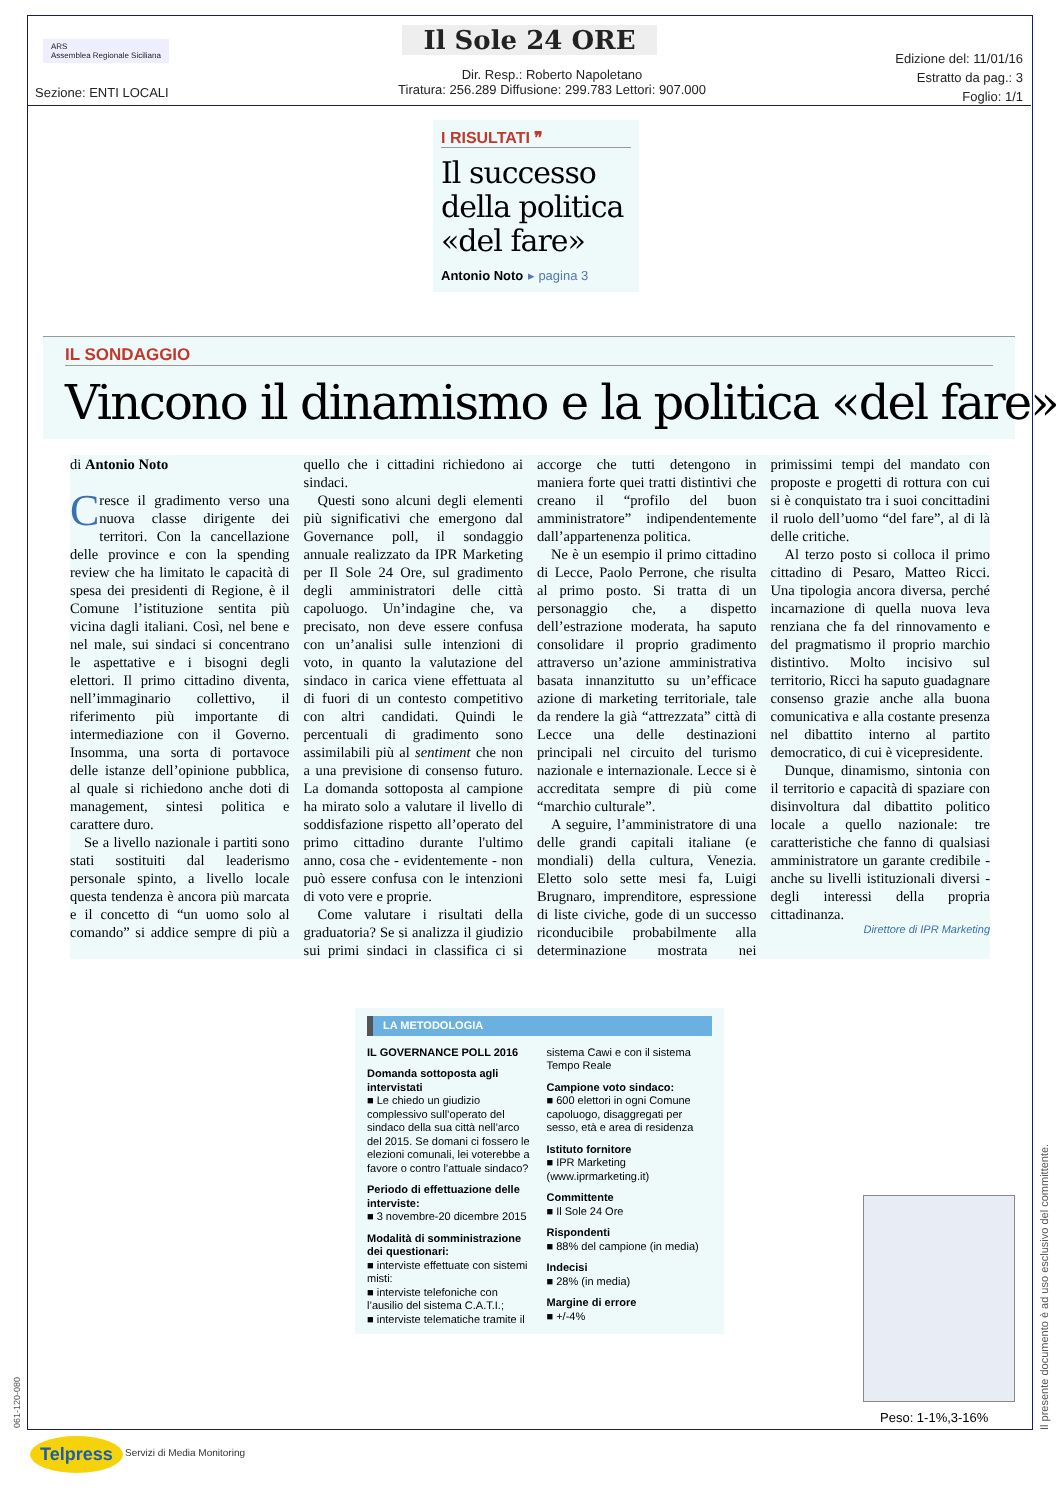ARS
Assemblea Regionale Siciliana
Il Sole 24 ORE
Sezione: ENTI LOCALI
Dir. Resp.: Roberto Napoletano
Tiratura: 256.289 Diffusione: 299.783 Lettori: 907.000
Edizione del: 11/01/16
Estratto da pag.: 3
Foglio: 1/1
I RISULTATI ❞
Il successo della politica «del fare»
Antonio Noto ▸ pagina 3
IL SONDAGGIO
Vincono il dinamismo e la politica «del fare»
di Antonio Noto
Cresce il gradimento verso una nuova classe dirigente dei territori. Con la cancellazione delle province e con la spending review che ha limitato le capacità di spesa dei presidenti di Regione, è il Comune l’istituzione sentita più vicina dagli italiani. Così, nel bene e nel male, sui sindaci si concentrano le aspettative e i bisogni degli elettori. Il primo cittadino diventa, nell’immaginario collettivo, il riferimento più importante di intermediazione con il Governo. Insomma, una sorta di portavoce delle istanze dell’opinione pubblica, al quale si richiedono anche doti di management, sintesi politica e carattere duro.
Se a livello nazionale i partiti sono stati sostituiti dal leaderismo personale spinto, a livello locale questa tendenza è ancora più marcata e il concetto di “un uomo solo al comando” si addice sempre di più a quello che i cittadini richiedono ai sindaci.
Questi sono alcuni degli elementi più significativi che emergono dal Governance poll, il sondaggio annuale realizzato da IPR Marketing per Il Sole 24 Ore, sul gradimento degli amministratori delle città capoluogo. Un’indagine che, va precisato, non deve essere confusa con un’analisi sulle intenzioni di voto, in quanto la valutazione del sindaco in carica viene effettuata al di fuori di un contesto competitivo con altri candidati. Quindi le percentuali di gradimento sono assimilabili più al sentiment che non a una previsione di consenso futuro. La domanda sottoposta al campione ha mirato solo a valutare il livello di soddisfazione rispetto all’operato del primo cittadino durante l'ultimo anno, cosa che - evidentemente - non può essere confusa con le intenzioni di voto vere e proprie.
Come valutare i risultati della graduatoria? Se si analizza il giudizio sui primi sindaci in classifica ci si accorge che tutti detengono in maniera forte quei tratti distintivi che creano il “profilo del buon amministratore” indipendentemente dall’appartenenza politica.
Ne è un esempio il primo cittadino di Lecce, Paolo Perrone, che risulta al primo posto. Si tratta di un personaggio che, a dispetto dell’estrazione moderata, ha saputo consolidare il proprio gradimento attraverso un’azione amministrativa basata innanzitutto su un’efficace azione di marketing territoriale, tale da rendere la già “attrezzata” città di Lecce una delle destinazioni principali nel circuito del turismo nazionale e internazionale. Lecce si è accreditata sempre di più come “marchio culturale”.
A seguire, l’amministratore di una delle grandi capitali italiane (e mondiali) della cultura, Venezia. Eletto solo sette mesi fa, Luigi Brugnaro, imprenditore, espressione di liste civiche, gode di un successo riconducibile probabilmente alla determinazione mostrata nei primissimi tempi del mandato con proposte e progetti di rottura con cui si è conquistato tra i suoi concittadini il ruolo dell’uomo “del fare”, al di là delle critiche.
Al terzo posto si colloca il primo cittadino di Pesaro, Matteo Ricci. Una tipologia ancora diversa, perché incarnazione di quella nuova leva renziana che fa del rinnovamento e del pragmatismo il proprio marchio distintivo. Molto incisivo sul territorio, Ricci ha saputo guadagnare consenso grazie anche alla buona comunicativa e alla costante presenza nel dibattito interno al partito democratico, di cui è vicepresidente.
Dunque, dinamismo, sintonia con il territorio e capacità di spaziare con disinvoltura dal dibattito politico locale a quello nazionale: tre caratteristiche che fanno di qualsiasi amministratore un garante credibile - anche su livelli istituzionali diversi - degli interessi della propria cittadinanza.
Direttore di IPR Marketing
LA METODOLOGIA
IL GOVERNANCE POLL 2016
Domanda sottoposta agli intervistati
■ Le chiedo un giudizio complessivo sull’operato del sindaco della sua città nell’arco del 2015. Se domani ci fossero le elezioni comunali, lei voterebbe a favore o contro l’attuale sindaco?
Periodo di effettuazione delle interviste:
■ 3 novembre-20 dicembre 2015
Modalità di somministrazione dei questionari:
■ interviste effettuate con sistemi misti:
■ interviste telefoniche con l’ausilio del sistema C.A.T.I.;
■ interviste telematiche tramite il sistema Cawi e con il sistema Tempo Reale
Campione voto sindaco:
■ 600 elettori in ogni Comune capoluogo, disaggregati per sesso, età e area di residenza
Istituto fornitore
■ IPR Marketing (www.iprmarketing.it)
Committente
■ Il Sole 24 Ore
Rispondenti
■ 88% del campione (in media)
Indecisi
■ 28% (in media)
Margine di errore
■ +/-4%
Peso: 1-1%,3-16%
Il presente documento è ad uso esclusivo del committente.
061-120-080
Telpress Servizi di Media Monitoring